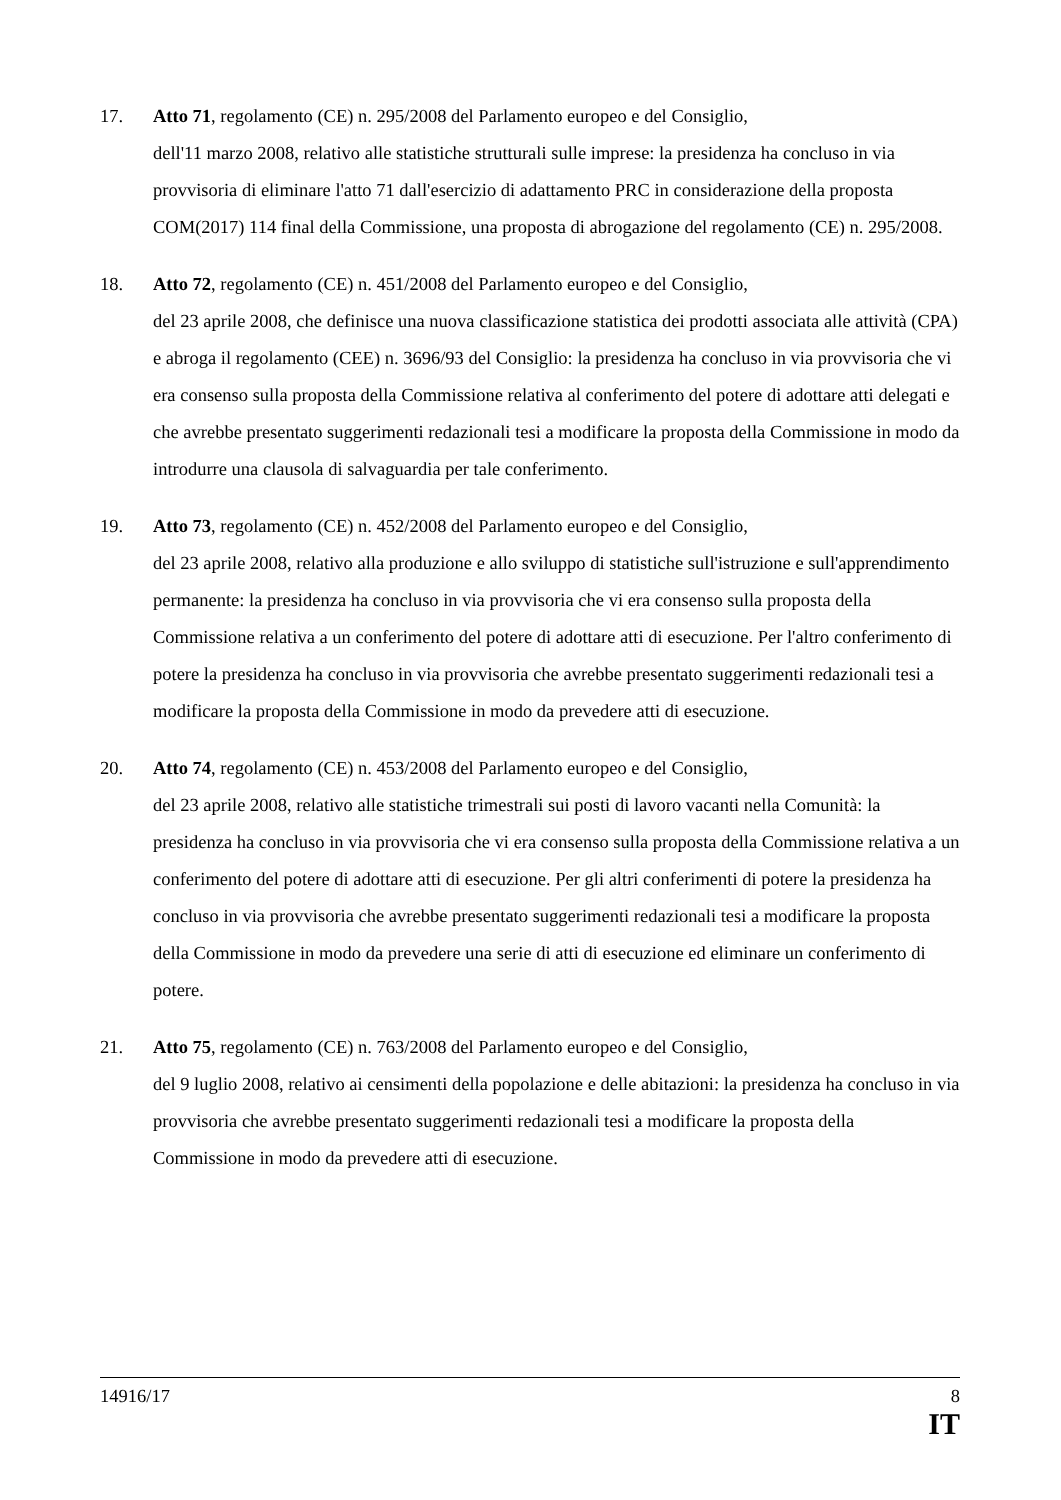17. Atto 71, regolamento (CE) n. 295/2008 del Parlamento europeo e del Consiglio,
dell'11 marzo 2008, relativo alle statistiche strutturali sulle imprese: la presidenza ha concluso in via provvisoria di eliminare l'atto 71 dall'esercizio di adattamento PRC in considerazione della proposta COM(2017) 114 final della Commissione, una proposta di abrogazione del regolamento (CE) n. 295/2008.
18. Atto 72, regolamento (CE) n. 451/2008 del Parlamento europeo e del Consiglio,
del 23 aprile 2008, che definisce una nuova classificazione statistica dei prodotti associata alle attività (CPA) e abroga il regolamento (CEE) n. 3696/93 del Consiglio: la presidenza ha concluso in via provvisoria che vi era consenso sulla proposta della Commissione relativa al conferimento del potere di adottare atti delegati e che avrebbe presentato suggerimenti redazionali tesi a modificare la proposta della Commissione in modo da introdurre una clausola di salvaguardia per tale conferimento.
19. Atto 73, regolamento (CE) n. 452/2008 del Parlamento europeo e del Consiglio,
del 23 aprile 2008, relativo alla produzione e allo sviluppo di statistiche sull'istruzione e sull'apprendimento permanente: la presidenza ha concluso in via provvisoria che vi era consenso sulla proposta della Commissione relativa a un conferimento del potere di adottare atti di esecuzione. Per l'altro conferimento di potere la presidenza ha concluso in via provvisoria che avrebbe presentato suggerimenti redazionali tesi a modificare la proposta della Commissione in modo da prevedere atti di esecuzione.
20. Atto 74, regolamento (CE) n. 453/2008 del Parlamento europeo e del Consiglio,
del 23 aprile 2008, relativo alle statistiche trimestrali sui posti di lavoro vacanti nella Comunità: la presidenza ha concluso in via provvisoria che vi era consenso sulla proposta della Commissione relativa a un conferimento del potere di adottare atti di esecuzione. Per gli altri conferimenti di potere la presidenza ha concluso in via provvisoria che avrebbe presentato suggerimenti redazionali tesi a modificare la proposta della Commissione in modo da prevedere una serie di atti di esecuzione ed eliminare un conferimento di potere.
21. Atto 75, regolamento (CE) n. 763/2008 del Parlamento europeo e del Consiglio,
del 9 luglio 2008, relativo ai censimenti della popolazione e delle abitazioni: la presidenza ha concluso in via provvisoria che avrebbe presentato suggerimenti redazionali tesi a modificare la proposta della Commissione in modo da prevedere atti di esecuzione.
14916/17 8
IT